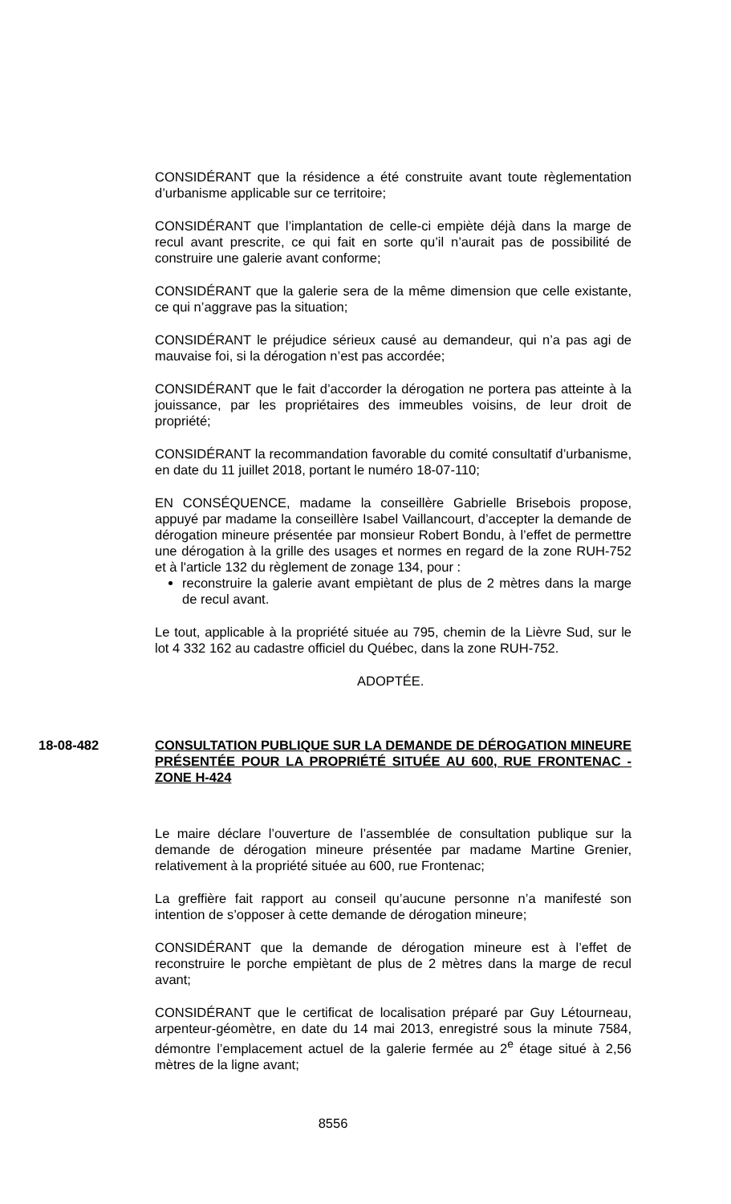CONSIDÉRANT que la résidence a été construite avant toute règlementation d’urbanisme applicable sur ce territoire;
CONSIDÉRANT que l’implantation de celle-ci empiète déjà dans la marge de recul avant prescrite, ce qui fait en sorte qu’il n’aurait pas de possibilité de construire une galerie avant conforme;
CONSIDÉRANT que la galerie sera de la même dimension que celle existante, ce qui n’aggrave pas la situation;
CONSIDÉRANT le préjudice sérieux causé au demandeur, qui n’a pas agi de mauvaise foi, si la dérogation n’est pas accordée;
CONSIDÉRANT que le fait d’accorder la dérogation ne portera pas atteinte à la jouissance, par les propriétaires des immeubles voisins, de leur droit de propriété;
CONSIDÉRANT la recommandation favorable du comité consultatif d’urbanisme, en date du 11 juillet 2018, portant le numéro 18-07-110;
EN CONSÉQUENCE, madame la conseillère Gabrielle Brisebois propose, appuyé par madame la conseillère Isabel Vaillancourt, d’accepter la demande de dérogation mineure présentée par monsieur Robert Bondu, à l’effet de permettre une dérogation à la grille des usages et normes en regard de la zone RUH-752 et à l'article 132 du règlement de zonage 134, pour :
reconstruire la galerie avant empiètant de plus de 2 mètres dans la marge de recul avant.
Le tout, applicable à la propriété située au 795, chemin de la Lièvre Sud, sur le lot 4 332 162 au cadastre officiel du Québec, dans la zone RUH-752.
ADOPTÉE.
18-08-482 CONSULTATION PUBLIQUE SUR LA DEMANDE DE DÉROGATION MINEURE PRÉSENTÉE POUR LA PROPRIÉTÉ SITUÉE AU 600, RUE FRONTENAC - ZONE H-424
Le maire déclare l’ouverture de l’assemblée de consultation publique sur la demande de dérogation mineure présentée par madame Martine Grenier, relativement à la propriété située au 600, rue Frontenac;
La greffière fait rapport au conseil qu’aucune personne n’a manifesté son intention de s’opposer à cette demande de dérogation mineure;
CONSIDÉRANT que la demande de dérogation mineure est à l’effet de reconstruire le porche empiètant de plus de 2 mètres dans la marge de recul avant;
CONSIDÉRANT que le certificat de localisation préparé par Guy Létourneau, arpenteur-géomètre, en date du 14 mai 2013, enregistré sous la minute 7584, démontre l’emplacement actuel de la galerie fermée au 2<sup>e</sup> étage situé à 2,56 mètres de la ligne avant;
8556